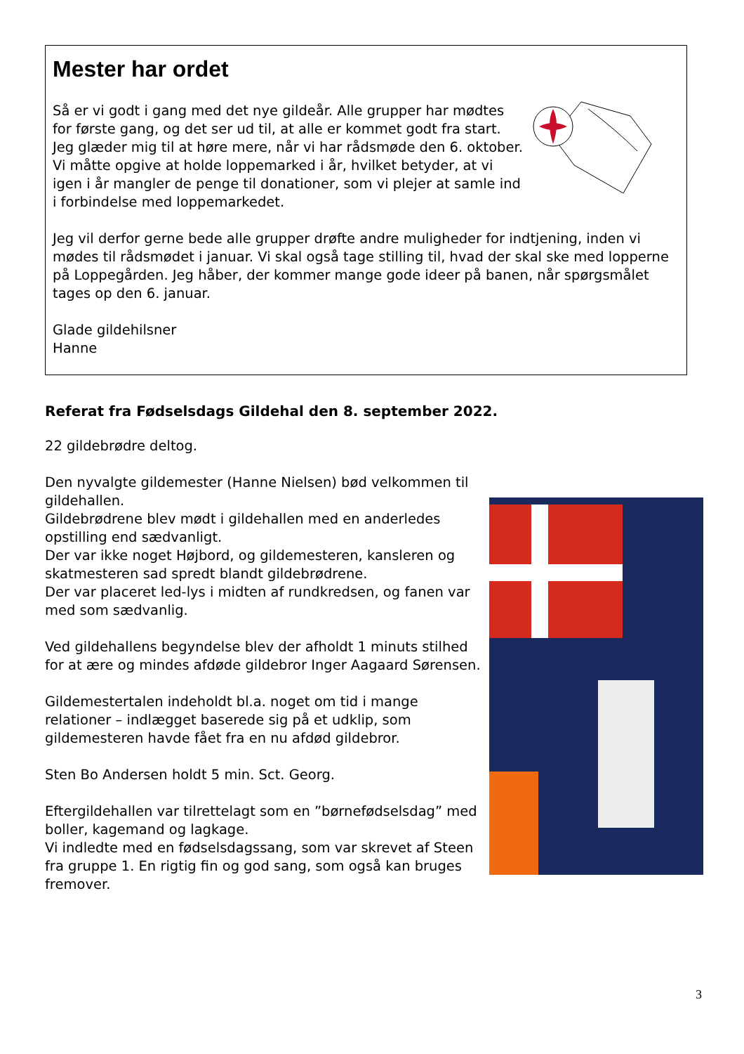Mester har ordet
Så er vi godt i gang med det nye gildeår. Alle grupper har mødtes for første gang, og det ser ud til, at alle er kommet godt fra start. Jeg glæder mig til at høre mere, når vi har rådsmøde den 6. oktober.
Vi måtte opgive at holde loppemarked i år, hvilket betyder, at vi igen i år mangler de penge til donationer, som vi plejer at samle ind i forbindelse med loppemarkedet.
Jeg vil derfor gerne bede alle grupper drøfte andre muligheder for indtjening, inden vi mødes til rådsmødet i januar. Vi skal også tage stilling til, hvad der skal ske med lopperne på Loppegården. Jeg håber, der kommer mange gode ideer på banen, når spørgsmålet tages op den 6. januar.
Glade gildehilsner
Hanne
Referat fra Fødselsdags Gildehal den 8. september 2022.
22 gildebrødre deltog.
Den nyvalgte gildemester (Hanne Nielsen) bød velkommen til gildehallen.
Gildebrødrene blev mødt i gildehallen med en anderledes opstilling end sædvanligt.
Der var ikke noget Højbord, og gildemesteren, kansleren og skatmesteren sad spredt blandt gildebrødrene.
Der var placeret led-lys i midten af rundkredsen, og fanen var med som sædvanlig.
Ved gildehallens begyndelse blev der afholdt 1 minuts stilhed for at ære og mindes afdøde gildebror Inger Aagaard Sørensen.
Gildemestertalen indeholdt bl.a. noget om tid i mange relationer – indlægget baserede sig på et udklip, som gildemesteren havde fået fra en nu afdød gildebror.
Sten Bo Andersen holdt 5 min. Sct. Georg.
Eftergildehallen var tilrettelagt som en ”børnefødselsdag” med boller, kagemand og lagkage.
Vi indledte med en fødselsdagssang, som var skrevet af Steen fra gruppe 1. En rigtig fin og god sang, som også kan bruges fremover.
3